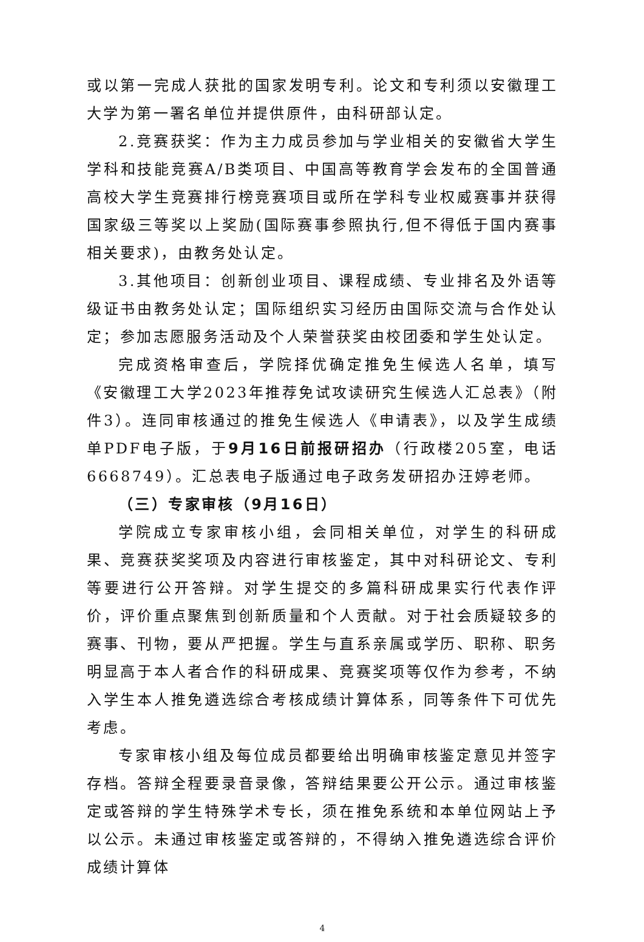或以第一完成人获批的国家发明专利。论文和专利须以安徽理工大学为第一署名单位并提供原件，由科研部认定。
2.竞赛获奖：作为主力成员参加与学业相关的安徽省大学生学科和技能竞赛A/B类项目、中国高等教育学会发布的全国普通高校大学生竞赛排行榜竞赛项目或所在学科专业权威赛事并获得国家级三等奖以上奖励(国际赛事参照执行,但不得低于国内赛事相关要求)，由教务处认定。
3.其他项目：创新创业项目、课程成绩、专业排名及外语等级证书由教务处认定；国际组织实习经历由国际交流与合作处认定；参加志愿服务活动及个人荣誉获奖由校团委和学生处认定。
完成资格审查后，学院择优确定推免生候选人名单，填写《安徽理工大学2023年推荐免试攻读研究生候选人汇总表》（附件3）。连同审核通过的推免生候选人《申请表》，以及学生成绩单PDF电子版，于9月16日前报研招办（行政楼205室，电话6668749）。汇总表电子版通过电子政务发研招办汪婷老师。
（三）专家审核（9月16日）
学院成立专家审核小组，会同相关单位，对学生的科研成果、竞赛获奖奖项及内容进行审核鉴定，其中对科研论文、专利等要进行公开答辩。对学生提交的多篇科研成果实行代表作评价，评价重点聚焦到创新质量和个人贡献。对于社会质疑较多的赛事、刊物，要从严把握。学生与直系亲属或学历、职称、职务明显高于本人者合作的科研成果、竞赛奖项等仅作为参考，不纳入学生本人推免遴选综合考核成绩计算体系，同等条件下可优先考虑。
专家审核小组及每位成员都要给出明确审核鉴定意见并签字存档。答辩全程要录音录像，答辩结果要公开公示。通过审核鉴定或答辩的学生特殊学术专长，须在推免系统和本单位网站上予以公示。未通过审核鉴定或答辩的，不得纳入推免遴选综合评价成绩计算体
4